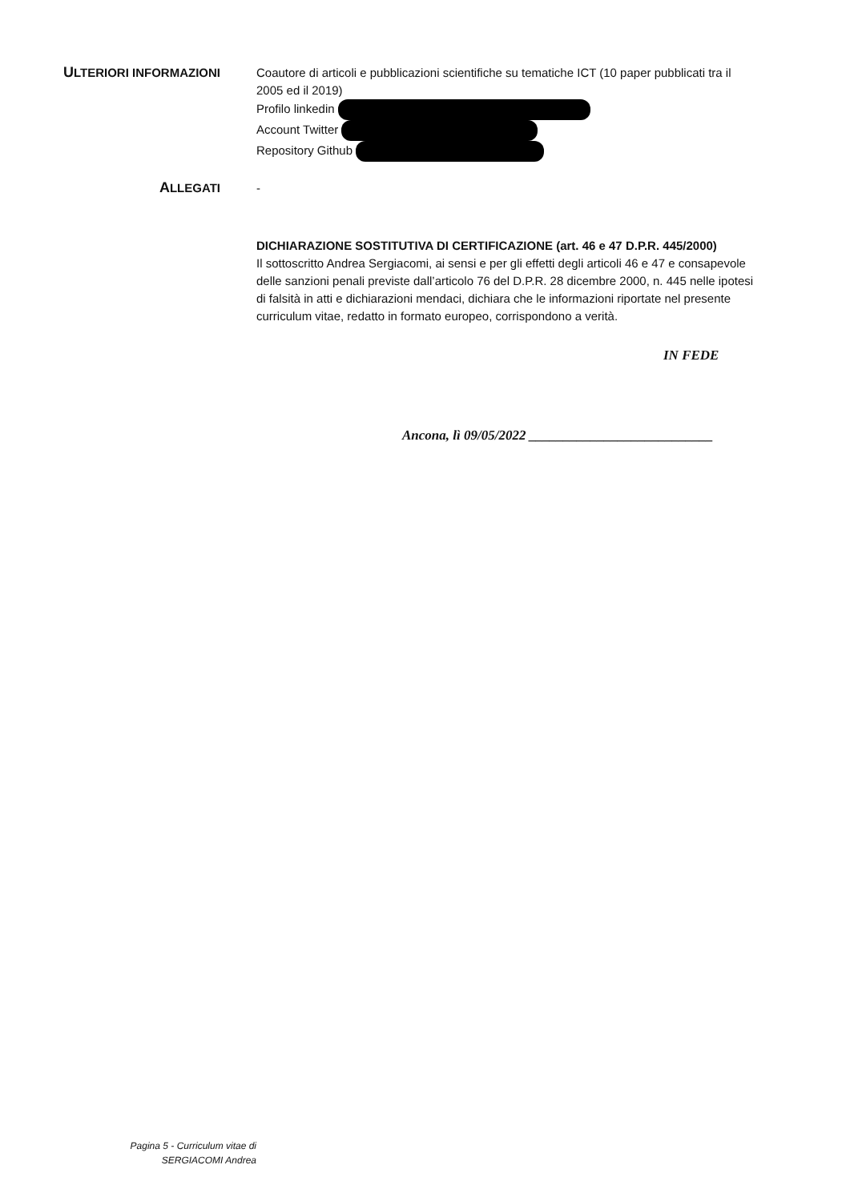ULTERIORI INFORMAZIONI
Coautore di articoli e pubblicazioni scientifiche su tematiche ICT (10 paper pubblicati tra il 2005 ed il 2019)
Profilo linkedin
Account Twitter
Repository Github
ALLEGATI
-
DICHIARAZIONE SOSTITUTIVA DI CERTIFICAZIONE (art. 46 e 47 D.P.R. 445/2000)
Il sottoscritto Andrea Sergiacomi, ai sensi e per gli effetti degli articoli 46 e 47 e consapevole delle sanzioni penali previste dall’articolo 76 del D.P.R. 28 dicembre 2000, n. 445 nelle ipotesi di falsità in atti e dichiarazioni mendaci, dichiara che le informazioni riportate nel presente curriculum vitae, redatto in formato europeo, corrispondono a verità.
IN FEDE
Ancona, lì 09/05/2022 ___________________________
Pagina 5 - Curriculum vitae di
SERGIACOMI Andrea